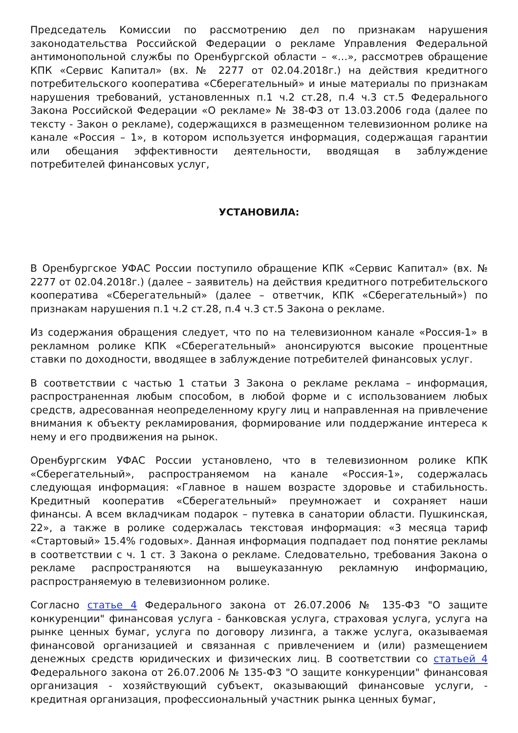Председатель Комиссии по рассмотрению дел по признакам нарушения законодательства Российской Федерации о рекламе Управления Федеральной антимонопольной службы по Оренбургской области – «…», рассмотрев обращение КПК «Сервис Капитал» (вх. № 2277 от 02.04.2018г.) на действия кредитного потребительского кооператива «Сберегательный» и иные материалы по признакам нарушения требований, установленных п.1 ч.2 ст.28, п.4 ч.3 ст.5 Федерального Закона Российской Федерации «О рекламе» № 38-ФЗ от 13.03.2006 года (далее по тексту - Закон о рекламе), содержащихся в размещенном телевизионном ролике на канале «Россия – 1», в котором используется информация, содержащая гарантии или обещания эффективности деятельности, вводящая в заблуждение потребителей финансовых услуг,
УСТАНОВИЛА:
В Оренбургское УФАС России поступило обращение КПК «Сервис Капитал» (вх. № 2277 от 02.04.2018г.) (далее – заявитель) на действия кредитного потребительского кооператива «Сберегательный» (далее – ответчик, КПК «Сберегательный») по признакам нарушения п.1 ч.2 ст.28, п.4 ч.3 ст.5 Закона о рекламе.
Из содержания обращения следует, что по на телевизионном канале «Россия-1» в рекламном ролике КПК «Сберегательный» анонсируются высокие процентные ставки по доходности, вводящее в заблуждение потребителей финансовых услуг.
В соответствии с частью 1 статьи 3 Закона о рекламе реклама – информация, распространенная любым способом, в любой форме и с использованием любых средств, адресованная неопределенному кругу лиц и направленная на привлечение внимания к объекту рекламирования, формирование или поддержание интереса к нему и его продвижения на рынок.
Оренбургским УФАС России установлено, что в телевизионном ролике КПК «Сберегательный», распространяемом на канале «Россия-1», содержалась следующая информация: «Главное в нашем возрасте здоровье и стабильность. Кредитный кооператив «Сберегательный» преумножает и сохраняет наши финансы. А всем вкладчикам подарок – путевка в санатории области. Пушкинская, 22», а также в ролике содержалась текстовая информация: «3 месяца тариф «Стартовый» 15.4% годовых». Данная информация подпадает под понятие рекламы в соответствии с ч. 1 ст. 3 Закона о рекламе. Следовательно, требования Закона о рекламе распространяются на вышеуказанную рекламную информацию, распространяемую в телевизионном ролике.
Согласно статье 4 Федерального закона от 26.07.2006 № 135-ФЗ "О защите конкуренции" финансовая услуга - банковская услуга, страховая услуга, услуга на рынке ценных бумаг, услуга по договору лизинга, а также услуга, оказываемая финансовой организацией и связанная с привлечением и (или) размещением денежных средств юридических и физических лиц. В соответствии со статьей 4 Федерального закона от 26.07.2006 № 135-ФЗ "О защите конкуренции" финансовая организация - хозяйствующий субъект, оказывающий финансовые услуги, - кредитная организация, профессиональный участник рынка ценных бумаг,